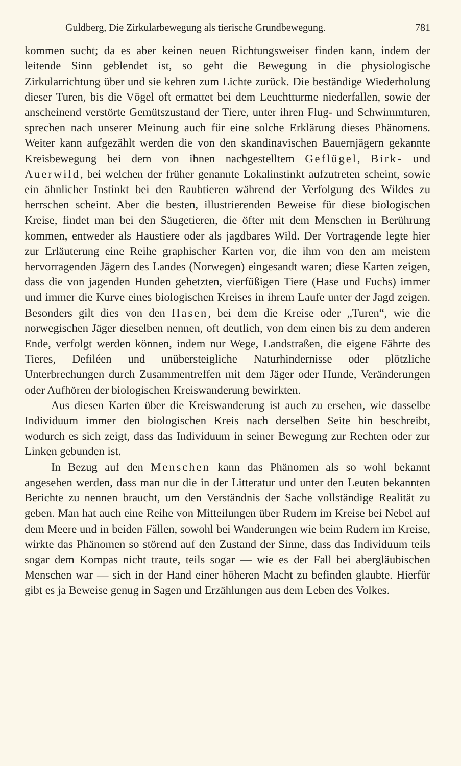Guldberg, Die Zirkularbewegung als tierische Grundbewegung. 781
kommen sucht; da es aber keinen neuen Richtungsweiser finden kann, indem der leitende Sinn geblendet ist, so geht die Bewegung in die physiologische Zirkularrichtung über und sie kehren zum Lichte zurück. Die beständige Wiederholung dieser Turen, bis die Vögel oft ermattet bei dem Leuchtturme niederfallen, sowie der anscheinend verstörte Gemütszustand der Tiere, unter ihren Flug- und Schwimmturen, sprechen nach unserer Meinung auch für eine solche Erklärung dieses Phänomens. Weiter kann aufgezählt werden die von den skandinavischen Bauernjägern gekannte Kreisbewegung bei dem von ihnen nachgestelltem Geflügel, Birk- und Auerwild, bei welchen der früher genannte Lokalinstinkt aufzutreten scheint, sowie ein ähnlicher Instinkt bei den Raubtieren während der Verfolgung des Wildes zu herrschen scheint. Aber die besten, illustrierenden Beweise für diese biologischen Kreise, findet man bei den Säugetieren, die öfter mit dem Menschen in Berührung kommen, entweder als Haustiere oder als jagdbares Wild. Der Vortragende legte hier zur Erläuterung eine Reihe graphischer Karten vor, die ihm von den am meistem hervorragenden Jägern des Landes (Norwegen) eingesandt waren; diese Karten zeigen, dass die von jagenden Hunden gehetzten, vierfüßigen Tiere (Hase und Fuchs) immer und immer die Kurve eines biologischen Kreises in ihrem Laufe unter der Jagd zeigen. Besonders gilt dies von den Hasen, bei dem die Kreise oder „Turen“, wie die norwegischen Jäger dieselben nennen, oft deutlich, von dem einen bis zu dem anderen Ende, verfolgt werden können, indem nur Wege, Landstraßen, die eigene Fährte des Tieres, Defiléen und unübersteigliche Naturhindernisse oder plötzliche Unterbrechungen durch Zusammentreffen mit dem Jäger oder Hunde, Veränderungen oder Aufhören der biologischen Kreiswanderung bewirkten.
Aus diesen Karten über die Kreiswanderung ist auch zu ersehen, wie dasselbe Individuum immer den biologischen Kreis nach derselben Seite hin beschreibt, wodurch es sich zeigt, dass das Individuum in seiner Bewegung zur Rechten oder zur Linken gebunden ist.
In Bezug auf den Menschen kann das Phänomen als so wohl bekannt angesehen werden, dass man nur die in der Litteratur und unter den Leuten bekannten Berichte zu nennen braucht, um den Verständnis der Sache vollständige Realität zu geben. Man hat auch eine Reihe von Mitteilungen über Rudern im Kreise bei Nebel auf dem Meere und in beiden Fällen, sowohl bei Wanderungen wie beim Rudern im Kreise, wirkte das Phänomen so störend auf den Zustand der Sinne, dass das Individuum teils sogar dem Kompas nicht traute, teils sogar — wie es der Fall bei abergläubischen Menschen war — sich in der Hand einer höheren Macht zu befinden glaubte. Hierfür gibt es ja Beweise genug in Sagen und Erzählungen aus dem Leben des Volkes.